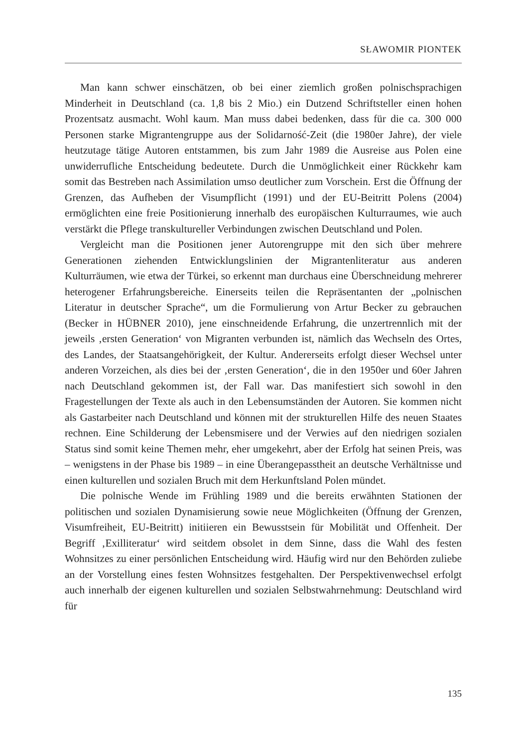SŁAWOMIR PIONTEK
Man kann schwer einschätzen, ob bei einer ziemlich großen polnischsprachigen Minderheit in Deutschland (ca. 1,8 bis 2 Mio.) ein Dutzend Schriftsteller einen hohen Prozentsatz ausmacht. Wohl kaum. Man muss dabei bedenken, dass für die ca. 300 000 Personen starke Migrantengruppe aus der Solidarność-Zeit (die 1980er Jahre), der viele heutzutage tätige Autoren entstammen, bis zum Jahr 1989 die Ausreise aus Polen eine unwiderrufliche Entscheidung bedeutete. Durch die Unmöglichkeit einer Rückkehr kam somit das Bestreben nach Assimilation umso deutlicher zum Vorschein. Erst die Öffnung der Grenzen, das Aufheben der Visumpflicht (1991) und der EU-Beitritt Polens (2004) ermöglichten eine freie Positionierung innerhalb des europäischen Kulturraumes, wie auch verstärkt die Pflege transkultureller Verbindungen zwischen Deutschland und Polen.
Vergleicht man die Positionen jener Autorengruppe mit den sich über mehrere Generationen ziehenden Entwicklungslinien der Migrantenliteratur aus anderen Kulturräumen, wie etwa der Türkei, so erkennt man durchaus eine Überschneidung mehrerer heterogener Erfahrungsbereiche. Einerseits teilen die Repräsentanten der „polnischen Literatur in deutscher Sprache“, um die Formulierung von Artur Becker zu gebrauchen (Becker in HÜBNER 2010), jene einschneidende Erfahrung, die unzertrennlich mit der jeweils ‚ersten Generation‘ von Migranten verbunden ist, nämlich das Wechseln des Ortes, des Landes, der Staatsangehörigkeit, der Kultur. Andererseits erfolgt dieser Wechsel unter anderen Vorzeichen, als dies bei der ‚ersten Generation‘, die in den 1950er und 60er Jahren nach Deutschland gekommen ist, der Fall war. Das manifestiert sich sowohl in den Fragestellungen der Texte als auch in den Lebensumständen der Autoren. Sie kommen nicht als Gastarbeiter nach Deutschland und können mit der strukturellen Hilfe des neuen Staates rechnen. Eine Schilderung der Lebensmisere und der Verwies auf den niedrigen sozialen Status sind somit keine Themen mehr, eher umgekehrt, aber der Erfolg hat seinen Preis, was – wenigstens in der Phase bis 1989 – in eine Überangepasstheit an deutsche Verhältnisse und einen kulturellen und sozialen Bruch mit dem Herkunftsland Polen mündet.
Die polnische Wende im Frühling 1989 und die bereits erwähnten Stationen der politischen und sozialen Dynamisierung sowie neue Möglichkeiten (Öffnung der Grenzen, Visumfreiheit, EU-Beitritt) initiieren ein Bewusstsein für Mobilität und Offenheit. Der Begriff ‚Exilliteratur‘ wird seitdem obsolet in dem Sinne, dass die Wahl des festen Wohnsitzes zu einer persönlichen Entscheidung wird. Häufig wird nur den Behörden zuliebe an der Vorstellung eines festen Wohnsitzes festgehalten. Der Perspektivenwechsel erfolgt auch innerhalb der eigenen kulturellen und sozialen Selbstwahrnehmung: Deutschland wird für
135